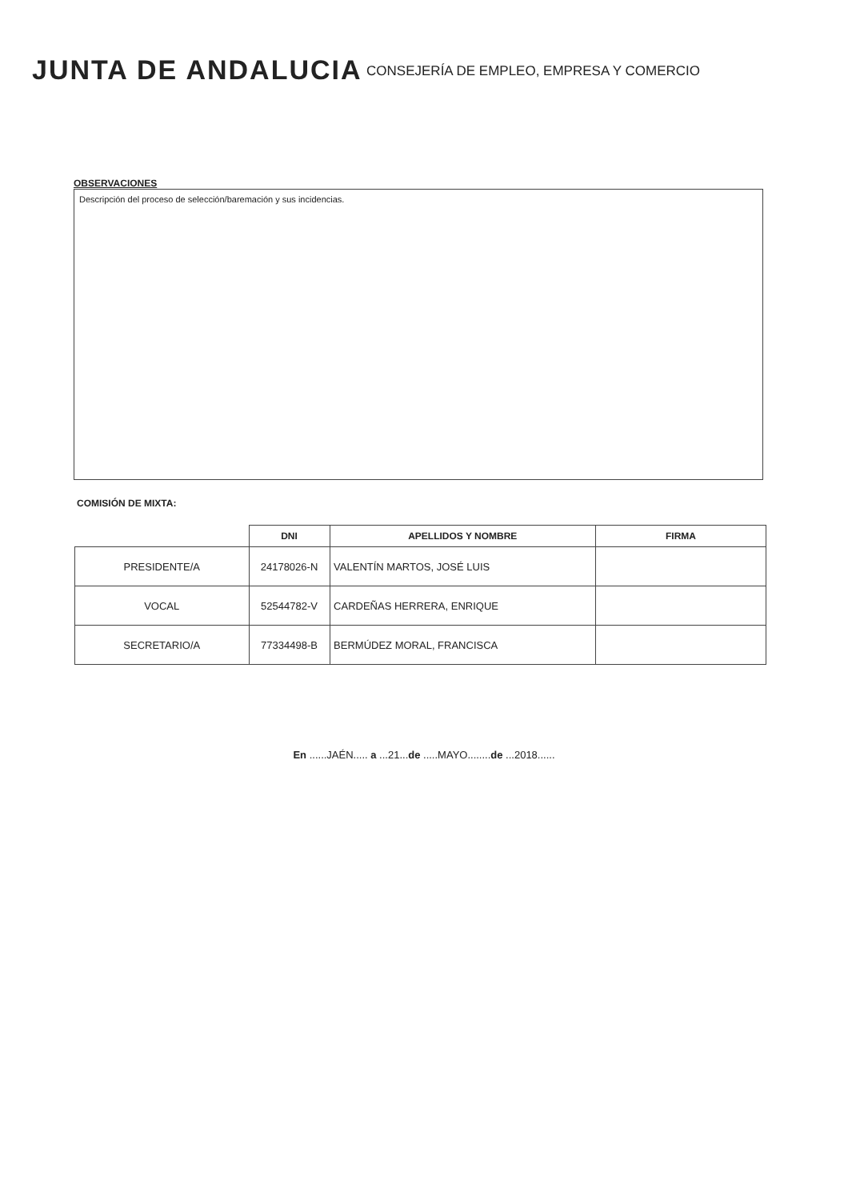JUNTA DE ANDALUCIA
CONSEJERÍA DE EMPLEO, EMPRESA Y COMERCIO
OBSERVACIONES
Descripción del proceso de selección/baremación y sus incidencias.
COMISIÓN DE MIXTA:
| | DNI | APELLIDOS Y NOMBRE | FIRMA |
| --- | --- | --- | --- |
| PRESIDENTE/A | 24178026-N | VALENTÍN MARTOS, JOSÉ LUIS | |
| VOCAL | 52544782-V | CARDEÑAS HERRERA, ENRIQUE | |
| SECRETARIO/A | 77334498-B | BERMÚDEZ MORAL, FRANCISCA | |
En ......JAÉN..... a ...21...de .....MAYO........de ...2018......